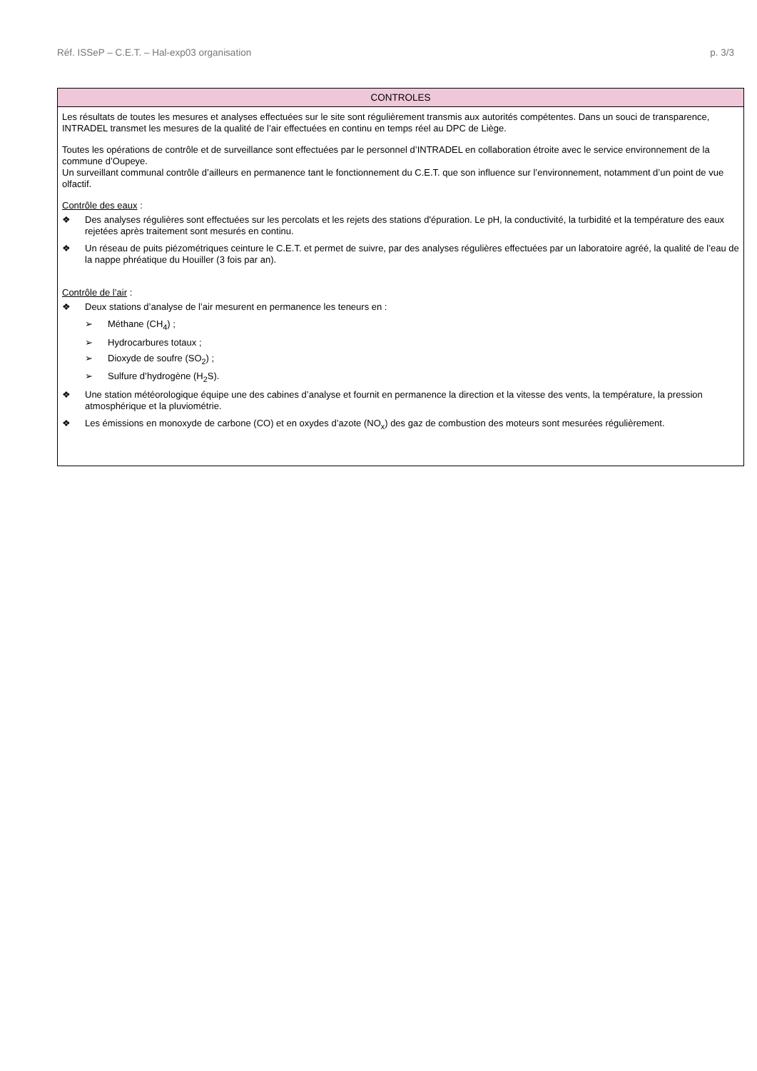Réf. ISSeP – C.E.T. – Hal-exp03 organisation p. 3/3
| CONTROLES |
| --- |
| Les résultats de toutes les mesures et analyses effectuées sur le site sont régulièrement transmis aux autorités compétentes. Dans un souci de transparence, INTRADEL transmet les mesures de la qualité de l’air effectuées en continu en temps réel au DPC de Liège. Toutes les opérations de contrôle et de surveillance sont effectuées par le personnel d’INTRADEL en collaboration étroite avec le service environnement de la commune d’Oupeye. Un surveillant communal contrôle d’ailleurs en permanence tant le fonctionnement du C.E.T. que son influence sur l’environnement, notamment d’un point de vue olfactif. Contrôle des eaux : ❖ Des analyses régulières sont effectuées sur les percolats et les rejets des stations d'épuration. Le pH, la conductivité, la turbidité et la température des eaux rejetées après traitement sont mesurés en continu. ❖ Un réseau de puits piézométriques ceinture le C.E.T. et permet de suivre, par des analyses régulières effectuées par un laboratoire agréé, la qualité de l’eau de la nappe phréatique du Houiller (3 fois par an). Contrôle de l’air : ❖ Deux stations d’analyse de l’air mesurent en permanence les teneurs en : ➢ Méthane (CH<sub>4</sub>) ; ➢ Hydrocarbures totaux ; ➢ Dioxyde de soufre (SO<sub>2</sub>) ; ➢ Sulfure d’hydrogène (H<sub>2</sub>S). ❖ Une station météorologique équipe une des cabines d’analyse et fournit en permanence la direction et la vitesse des vents, la température, la pression atmosphérique et la pluviométrie. ❖ Les émissions en monoxyde de carbone (CO) et en oxydes d’azote (NO<sub>x</sub>) des gaz de combustion des moteurs sont mesurées régulièrement. |